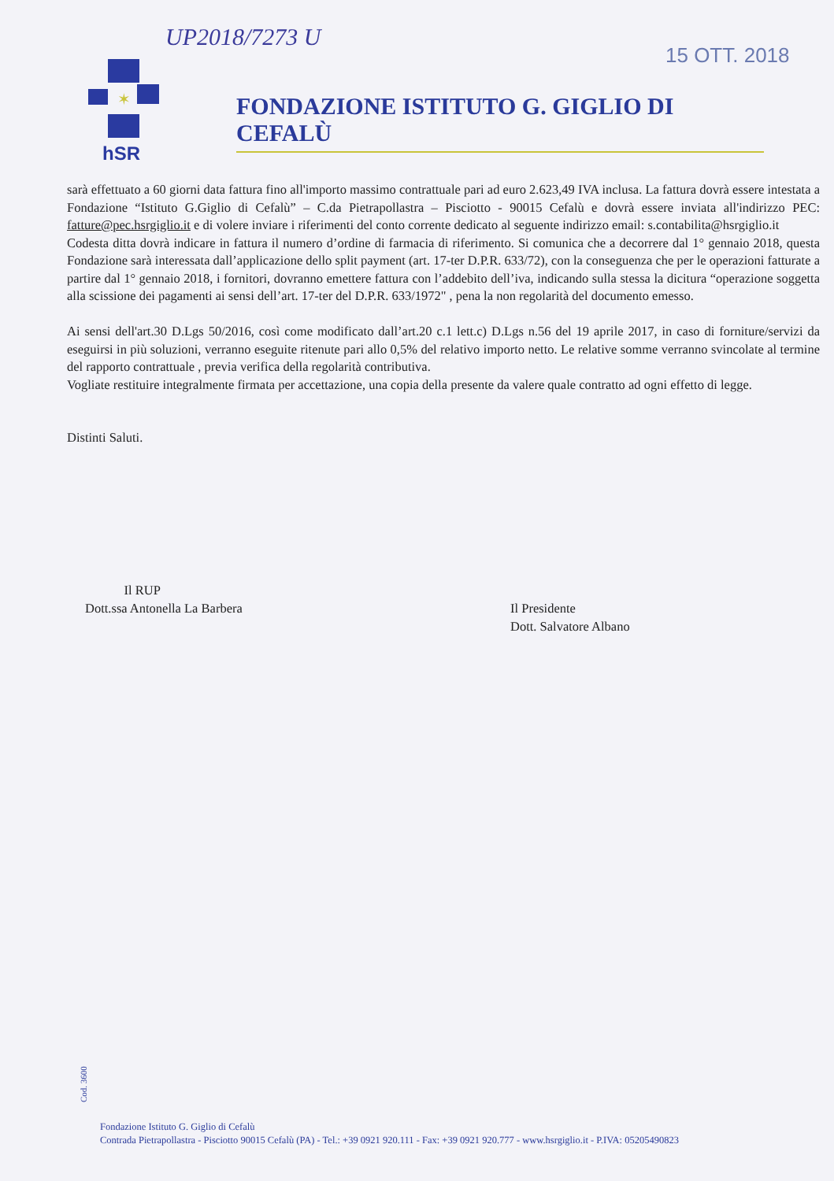UP2018/7273 U
15 OTT. 2018
✶
hSR
FONDAZIONE ISTITUTO G. GIGLIO DI CEFALÙ
sarà effettuato a 60 giorni data fattura fino all'importo massimo contrattuale pari ad euro 2.623,49 IVA inclusa. La fattura dovrà essere intestata a Fondazione “Istituto G.Giglio di Cefalù” – C.da Pietrapollastra – Pisciotto - 90015 Cefalù e dovrà essere inviata all'indirizzo PEC: fatture@pec.hsrgiglio.it e di volere inviare i riferimenti del conto corrente dedicato al seguente indirizzo email: s.contabilita@hsrgiglio.it
Codesta ditta dovrà indicare in fattura il numero d’ordine di farmacia di riferimento. Si comunica che a decorrere dal 1° gennaio 2018, questa Fondazione sarà interessata dall’applicazione dello split payment (art. 17-ter D.P.R. 633/72), con la conseguenza che per le operazioni fatturate a partire dal 1° gennaio 2018, i fornitori, dovranno emettere fattura con l’addebito dell’iva, indicando sulla stessa la dicitura “operazione soggetta alla scissione dei pagamenti ai sensi dell’art. 17-ter del D.P.R. 633/1972" , pena la non regolarità del documento emesso.
Ai sensi dell'art.30 D.Lgs 50/2016, così come modificato dall’art.20 c.1 lett.c) D.Lgs n.56 del 19 aprile 2017, in caso di forniture/servizi da eseguirsi in più soluzioni, verranno eseguite ritenute pari allo 0,5% del relativo importo netto. Le relative somme verranno svincolate al termine del rapporto contrattuale , previa verifica della regolarità contributiva.
Vogliate restituire integralmente firmata per accettazione, una copia della presente da valere quale contratto ad ogni effetto di legge.
Distinti Saluti.
Il RUP
Dott.ssa Antonella La Barbera
Il Presidente
Dott. Salvatore Albano
Cod. 3600
Fondazione Istituto G. Giglio di Cefalù
Contrada Pietrapollastra - Pisciotto 90015 Cefalù (PA) - Tel.: +39 0921 920.111 - Fax: +39 0921 920.777 - www.hsrgiglio.it - P.IVA: 05205490823